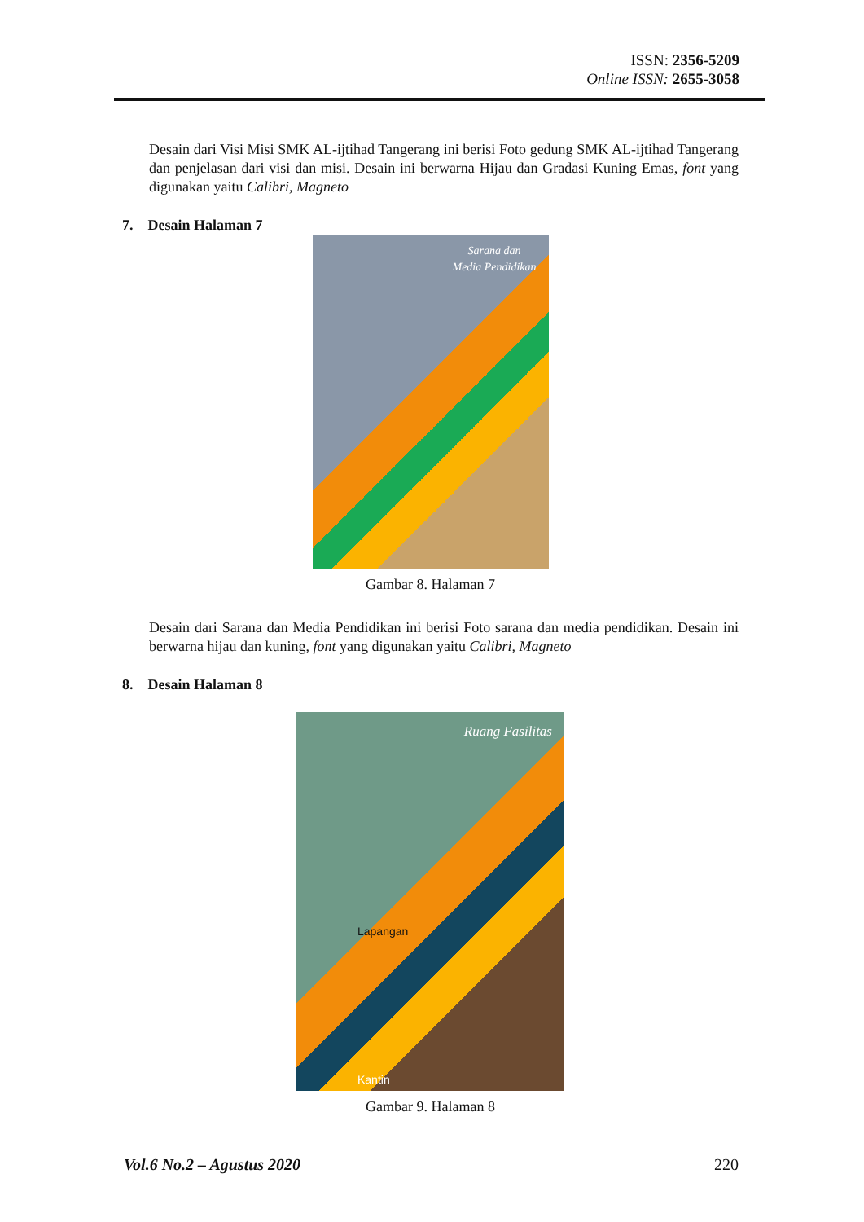ISSN: 2356-5209
Online ISSN: 2655-3058
Desain dari Visi Misi SMK AL-ijtihad Tangerang ini berisi Foto gedung SMK AL-ijtihad Tangerang dan penjelasan dari visi dan misi. Desain ini berwarna Hijau dan Gradasi Kuning Emas, font yang digunakan yaitu Calibri, Magneto
7. Desain Halaman 7
Sarana dan
Media Pendidikan
Gambar 8. Halaman 7
Desain dari Sarana dan Media Pendidikan ini berisi Foto sarana dan media pendidikan. Desain ini berwarna hijau dan kuning, font yang digunakan yaitu Calibri, Magneto
8. Desain Halaman 8
Ruang Fasilitas
Lapangan
Kantin
Gambar 9. Halaman 8
Vol.6 No.2 – Agustus 2020 220